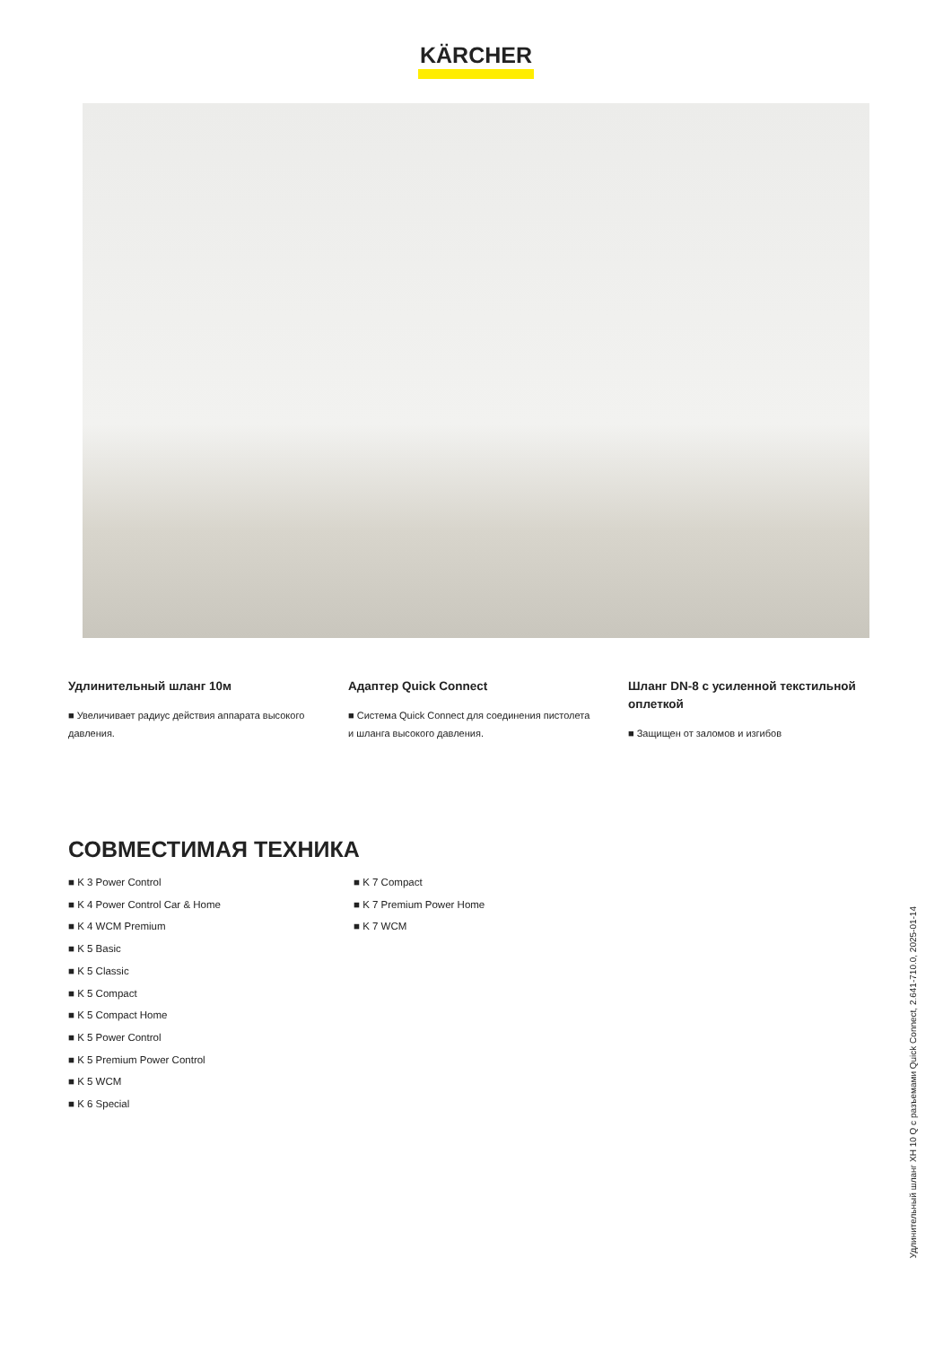KÄRCHER
Удлинительный шланг 10м
■ Увеличивает радиус действия аппарата высокого давления.
Адаптер Quick Connect
■ Система Quick Connect для соединения пистолета и шланга высокого давления.
Шланг DN-8 с усиленной текстильной оплеткой
■ Защищен от заломов и изгибов
СОВМЕСТИМАЯ ТЕХНИКА
■ K 3 Power Control
■ K 4 Power Control Car & Home
■ K 4 WCM Premium
■ K 5 Basic
■ K 5 Classic
■ K 5 Compact
■ K 5 Compact Home
■ K 5 Power Control
■ K 5 Premium Power Control
■ K 5 WCM
■ K 6 Special
■ K 7 Compact
■ K 7 Premium Power Home
■ K 7 WCM
Удлинительный шланг XH 10 Q с разъемами Quick Connect, 2.641-710.0, 2025-01-14